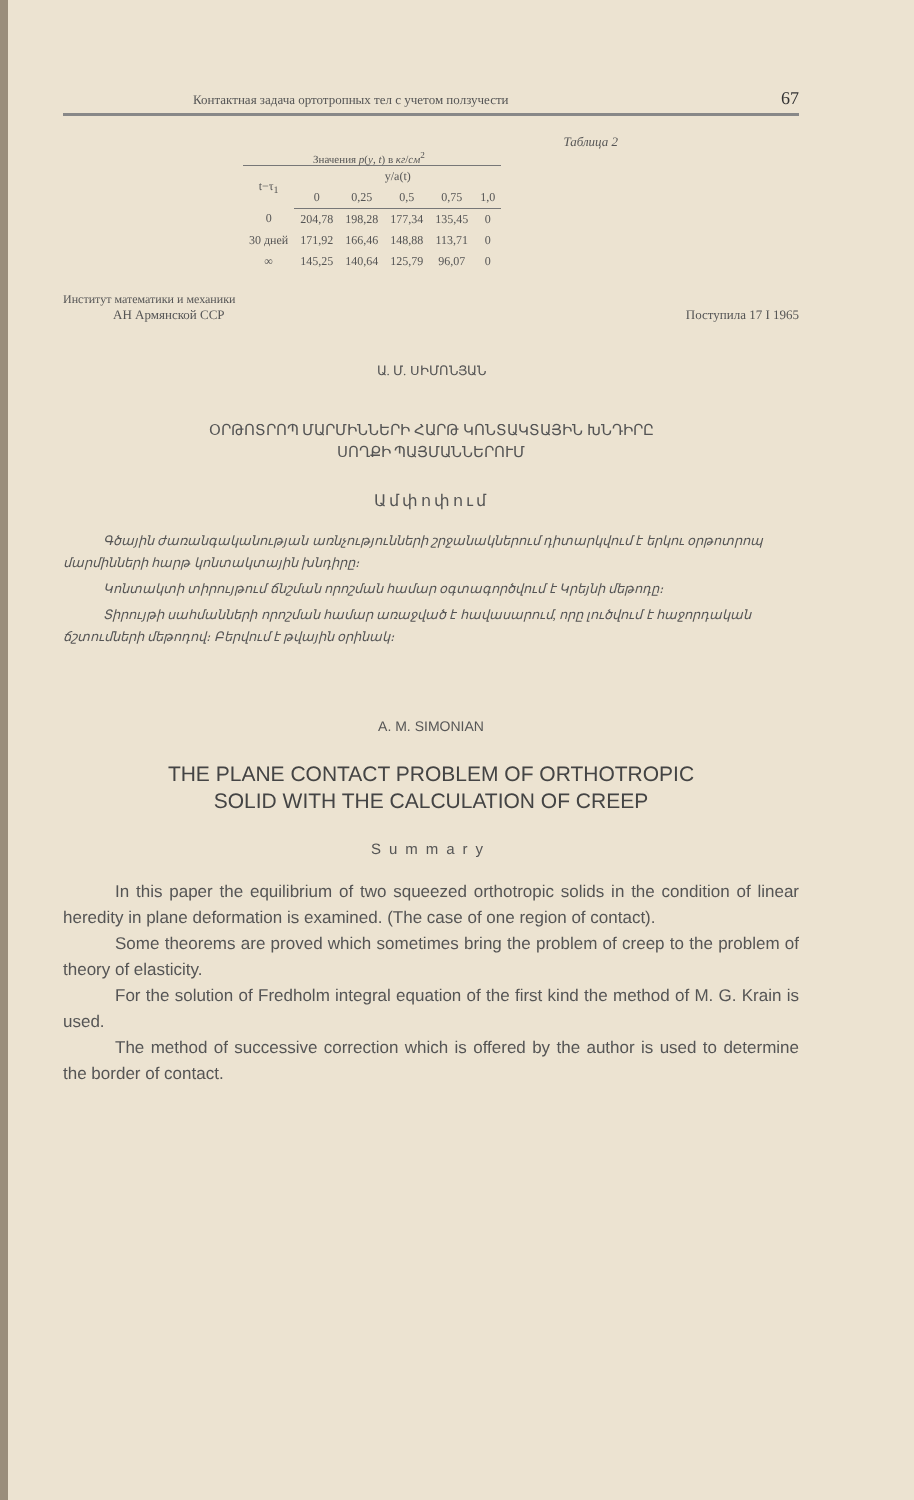Контактная задача ортотропных тел с учетом ползучести 67
Таблица 2
Значения p(y, t) в кг/см<sup>2</sup>
| t−τ<sub>1</sub> | y/a(t) | | | | |
| --- | --- | --- | --- | --- | --- |
| | 0 | 0,25 | 0,5 | 0,75 | 1,0 |
| 0 | 204,78 | 198,28 | 177,34 | 135,45 | 0 |
| 30 дней | 171,92 | 166,46 | 148,88 | 113,71 | 0 |
| ∞ | 145,25 | 140,64 | 125,79 | 96,07 | 0 |
Институт математики и механики
АН Армянской ССР Поступила 17 I 1965
Ա. Մ. ՍԻՄՈՆՅԱՆ
ՕՐԹՈՏՐՈՊ ՄԱՐՄԻՆՆԵՐԻ ՀԱՐԹ ԿՈՆՏԱԿՏԱՅԻՆ ԽՆԴԻՐԸ
ՍՈՂՔԻ ՊԱՅՄԱՆՆԵՐՈՒՄ
Ամփոփում
Գծային ժառանգականության առնչությունների շրջանակներում դիտարկվում է երկու օրթոտրոպ մարմինների հարթ կոնտակտային խնդիրը։
Կոնտակտի տիրույթում ճնշման որոշման համար օգտագործվում է Կրեյնի մեթոդը։
Տիրույթի սահմանների որոշման համար առաջված է հավասարում, որը լուծվում է հաջորդական ճշտումների մեթոդով։ Բերվում է թվային օրինակ։
A. M. SIMONIAN
THE PLANE CONTACT PROBLEM OF ORTHOTROPIC
SOLID WITH THE CALCULATION OF CREEP
Summary
In this paper the equilibrium of two squeezed orthotropic solids in the condition of linear heredity in plane deformation is examined. (The case of one region of contact).
Some theorems are proved which sometimes bring the problem of creep to the problem of theory of elasticity.
For the solution of Fredholm integral equation of the first kind the method of M. G. Krain is used.
The method of successive correction which is offered by the author is used to determine the border of contact.